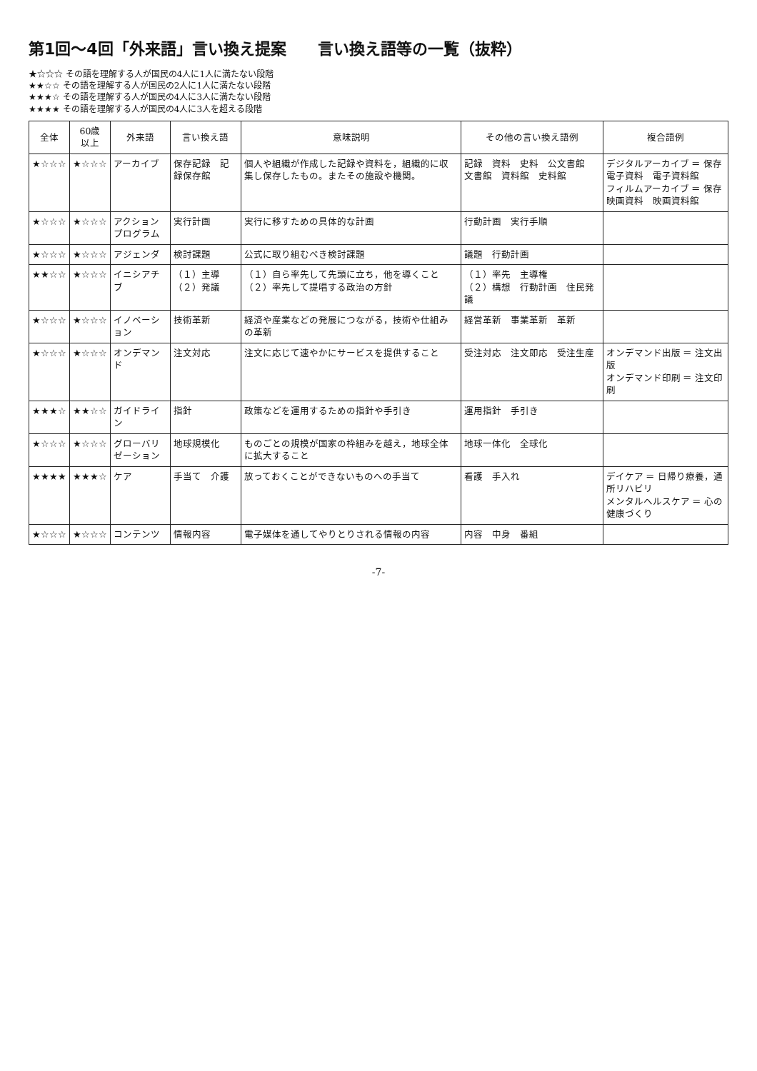第1回～4回「外来語」言い換え提案　　言い換え語等の一覧（抜粋）
★☆☆☆ その語を理解する人が国民の4人に1人に満たない段階
★★☆☆ その語を理解する人が国民の2人に1人に満たない段階
★★★☆ その語を理解する人が国民の4人に3人に満たない段階
★★★★ その語を理解する人が国民の4人に3人を超える段階
| 全体 | 60歳 以上 | 外来語 | 言い換え語 | 意味説明 | その他の言い換え語例 | 複合語例 |
| --- | --- | --- | --- | --- | --- | --- |
| ★☆☆☆ | ★☆☆☆ | アーカイブ | 保存記録 記録保存館 | 個人や組織が作成した記録や資料を，組織的に収集し保存したもの。またその施設や機関。 | 記録 資料 史料 公文書館 文書館 資料館 史料館 | デジタルアーカイブ ＝ 保存電子資料 電子資料館 フィルムアーカイブ ＝ 保存映画資料 映画資料館 |
| ★☆☆☆ | ★☆☆☆ | アクションプログラム | 実行計画 | 実行に移すための具体的な計画 | 行動計画 実行手順 | |
| ★☆☆☆ | ★☆☆☆ | アジェンダ | 検討課題 | 公式に取り組むべき検討課題 | 議題 行動計画 | |
| ★★☆☆ | ★☆☆☆ | イニシアチブ | （１）主導 （２）発議 | （１）自ら率先して先頭に立ち，他を導くこと （２）率先して提唱する政治の方針 | （１）率先 主導権 （２）構想 行動計画 住民発議 | |
| ★☆☆☆ | ★☆☆☆ | イノベーション | 技術革新 | 経済や産業などの発展につながる，技術や仕組みの革新 | 経営革新 事業革新 革新 | |
| ★☆☆☆ | ★☆☆☆ | オンデマンド | 注文対応 | 注文に応じて速やかにサービスを提供すること | 受注対応 注文即応 受注生産 | オンデマンド出版 ＝ 注文出版 オンデマンド印刷 ＝ 注文印刷 |
| ★★★☆ | ★★☆☆ | ガイドライン | 指針 | 政策などを運用するための指針や手引き | 運用指針 手引き | |
| ★☆☆☆ | ★☆☆☆ | グローバリゼーション | 地球規模化 | ものごとの規模が国家の枠組みを越え，地球全体に拡大すること | 地球一体化 全球化 | |
| ★★★★ | ★★★☆ | ケア | 手当て 介護 | 放っておくことができないものへの手当て | 看護 手入れ | デイケア ＝ 日帰り療養，通所リハビリ メンタルヘルスケア ＝ 心の健康づくり |
| ★☆☆☆ | ★☆☆☆ | コンテンツ | 情報内容 | 電子媒体を通してやりとりされる情報の内容 | 内容 中身 番組 | |
-7-